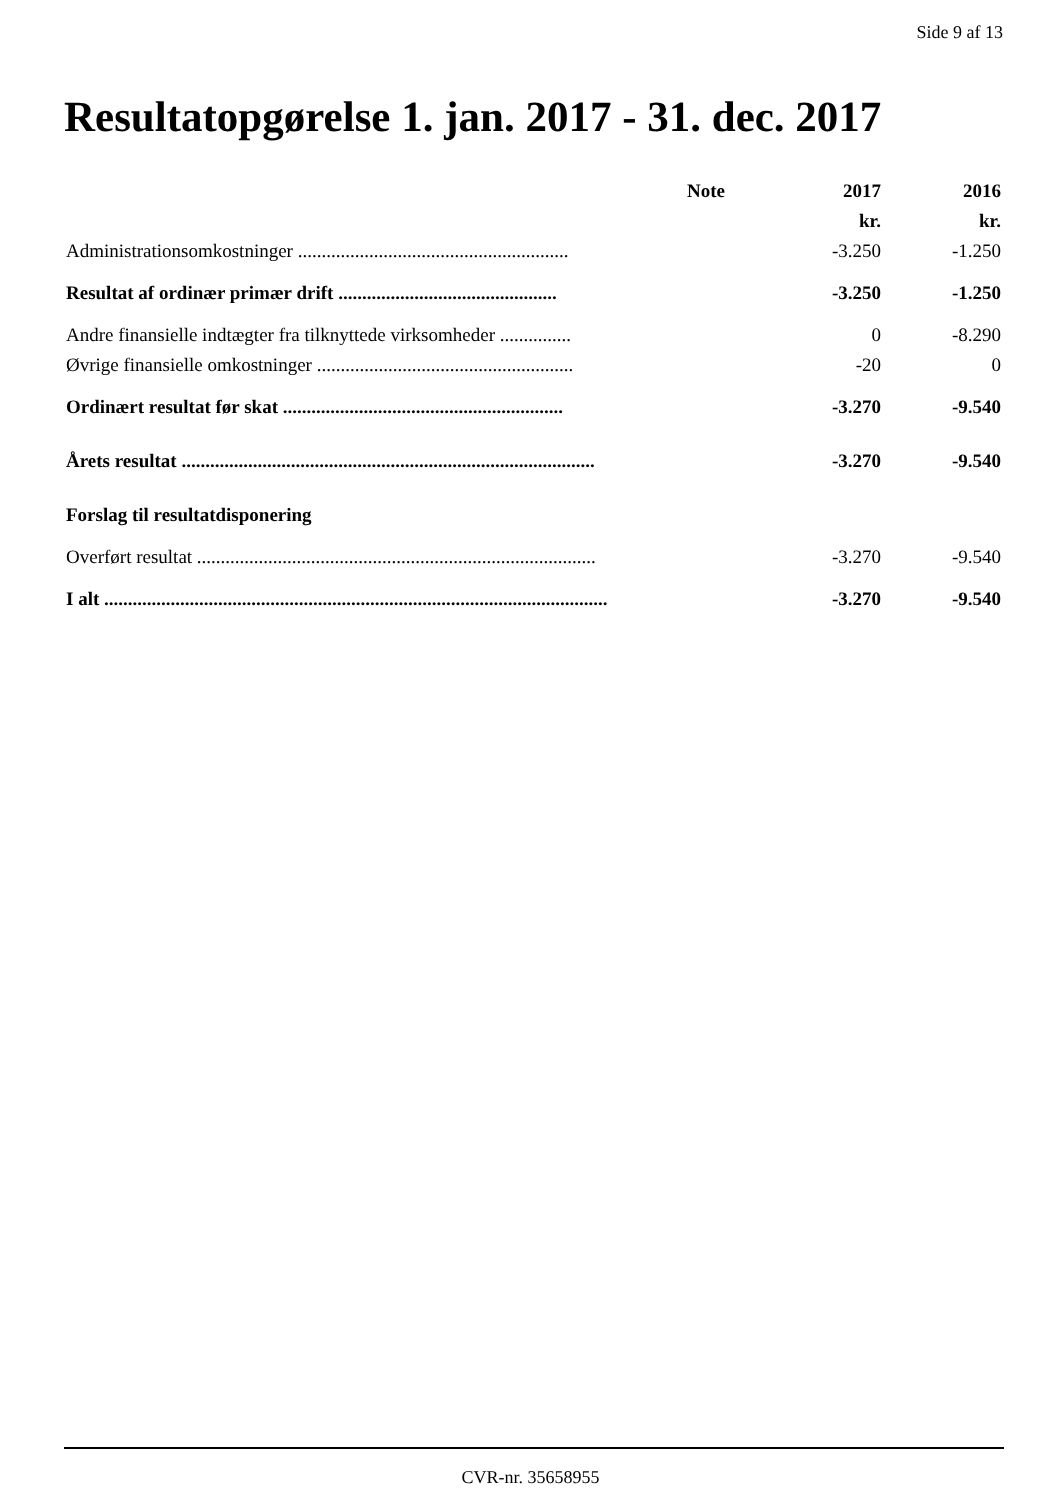Side 9 af 13
Resultatopgørelse 1. jan. 2017 - 31. dec. 2017
| | Note | 2017 | 2016 |
| --- | --- | --- | --- |
| | | kr. | kr. |
| Administrationsomkostninger ......................................................... | | -3.250 | -1.250 |
| Resultat af ordinær primær drift .............................................. | | -3.250 | -1.250 |
| Andre finansielle indtægter fra tilknyttede virksomheder ............... | | 0 | -8.290 |
| Øvrige finansielle omkostninger ...................................................... | | -20 | 0 |
| Ordinært resultat før skat ........................................................... | | -3.270 | -9.540 |
| Årets resultat ....................................................................................... | | -3.270 | -9.540 |
| Forslag til resultatdisponering | | | |
| Overført resultat .................................................................................... | | -3.270 | -9.540 |
| I alt .......................................................................................................... | | -3.270 | -9.540 |
CVR-nr. 35658955